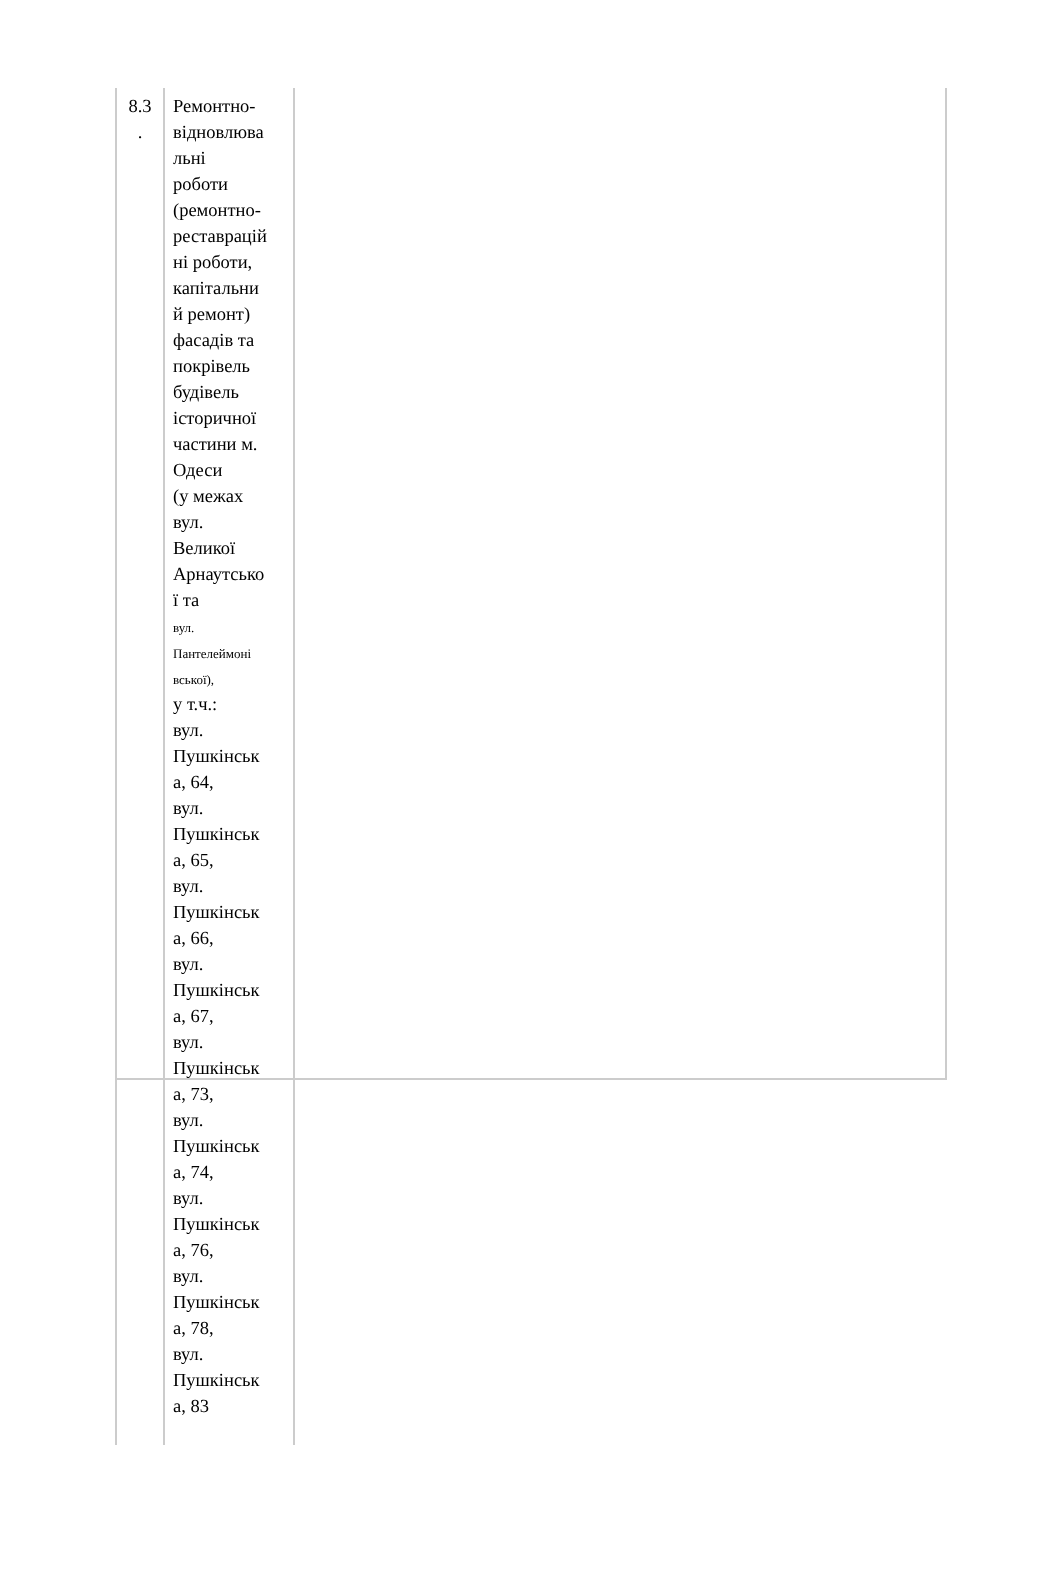| 8.3 . | Ремонтно- відновлюва льні роботи (ремонтно- реставрацій ні роботи, капітальни й ремонт) фасадів та покрівель будівель історичної частини м. Одеси (у межах вул. Великої Арнаутсько ї та вул. Пантелеймоні вської), у т.ч.: вул. Пушкінськ а, 64, вул. Пушкінськ а, 65, вул. Пушкінськ а, 66, вул. Пушкінськ а, 67, вул. Пушкінськ а, 73, вул. Пушкінськ а, 74, вул. Пушкінськ а, 76, вул. Пушкінськ а, 78, вул. Пушкінськ а, 83 |